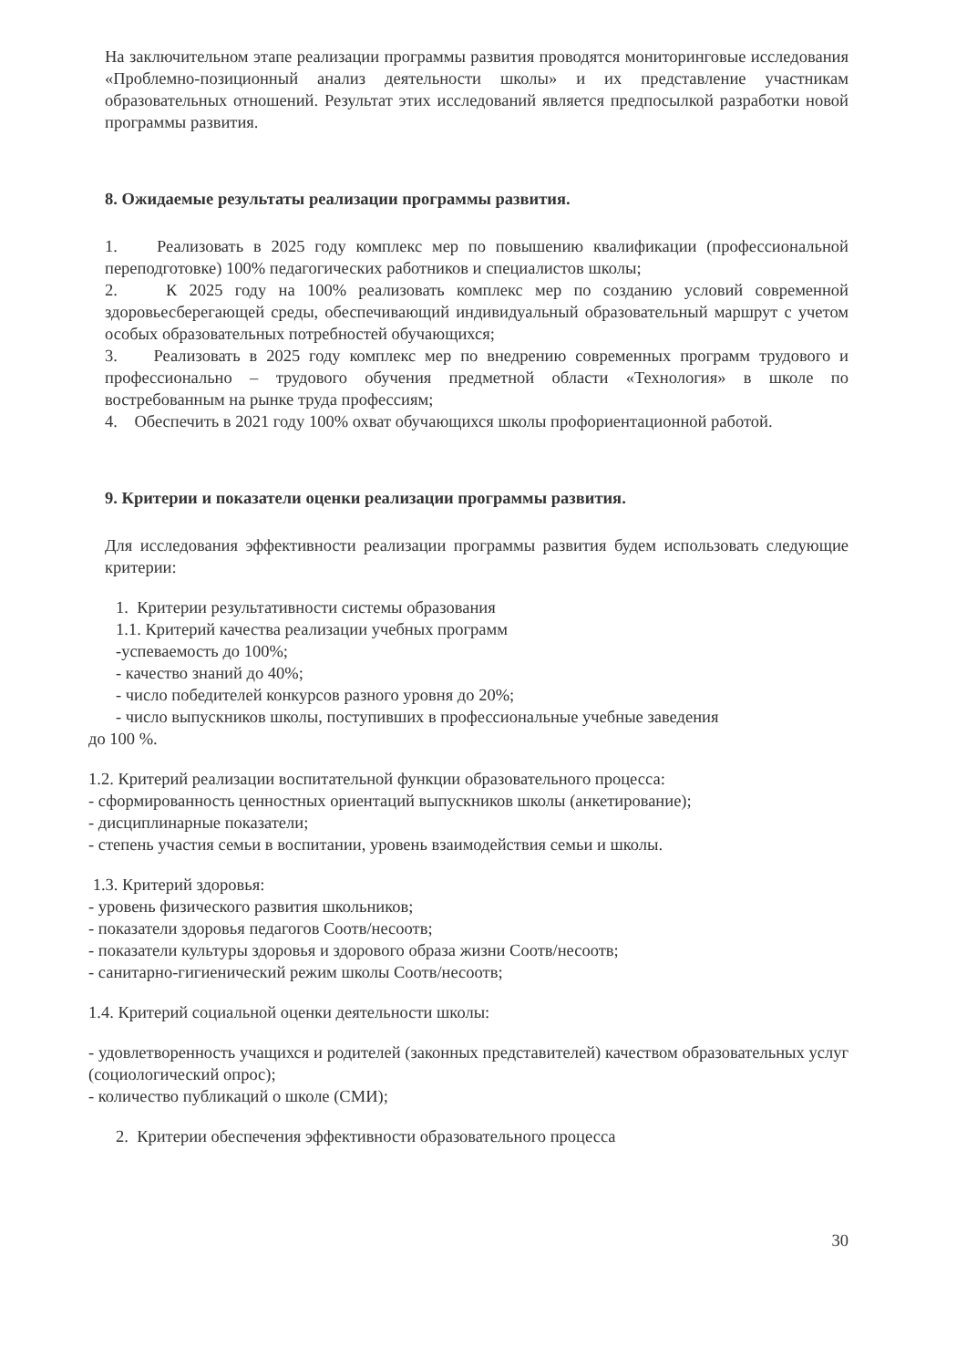На заключительном этапе реализации программы развития проводятся мониторинговые исследования «Проблемно-позиционный анализ деятельности школы» и их представление участникам образовательных отношений. Результат этих исследований является предпосылкой разработки новой программы развития.
8. Ожидаемые результаты реализации программы развития.
1. Реализовать в 2025 году комплекс мер по повышению квалификации (профессиональной переподготовке) 100% педагогических работников и специалистов школы;
2. К 2025 году на 100% реализовать комплекс мер по созданию условий современной здоровьесберегающей среды, обеспечивающий индивидуальный образовательный маршрут с учетом особых образовательных потребностей обучающихся;
3. Реализовать в 2025 году комплекс мер по внедрению современных программ трудового и профессионально – трудового обучения предметной области «Технология» в школе по востребованным на рынке труда профессиям;
4. Обеспечить в 2021 году 100% охват обучающихся школы профориентационной работой.
9. Критерии и показатели оценки реализации программы развития.
Для исследования эффективности реализации программы развития будем использовать следующие критерии:
1. Критерии результативности системы образования
1.1. Критерий качества реализации учебных программ
-успеваемость до 100%;
- качество знаний до 40%;
- число победителей конкурсов разного уровня до 20%;
- число выпускников школы, поступивших в профессиональные учебные заведения
до 100 %.
1.2. Критерий реализации воспитательной функции образовательного процесса:
- сформированность ценностных ориентаций выпускников школы (анкетирование);
- дисциплинарные показатели;
- степень участия семьи в воспитании, уровень взаимодействия семьи и школы.
1.3. Критерий здоровья:
- уровень физического развития школьников;
- показатели здоровья педагогов Соотв/несоотв;
- показатели культуры здоровья и здорового образа жизни Соотв/несоотв;
- санитарно-гигиенический режим школы Соотв/несоотв;
1.4. Критерий социальной оценки деятельности школы:
- удовлетворенность учащихся и родителей (законных представителей) качеством образовательных услуг (социологический опрос);
- количество публикаций о школе (СМИ);
2. Критерии обеспечения эффективности образовательного процесса
30